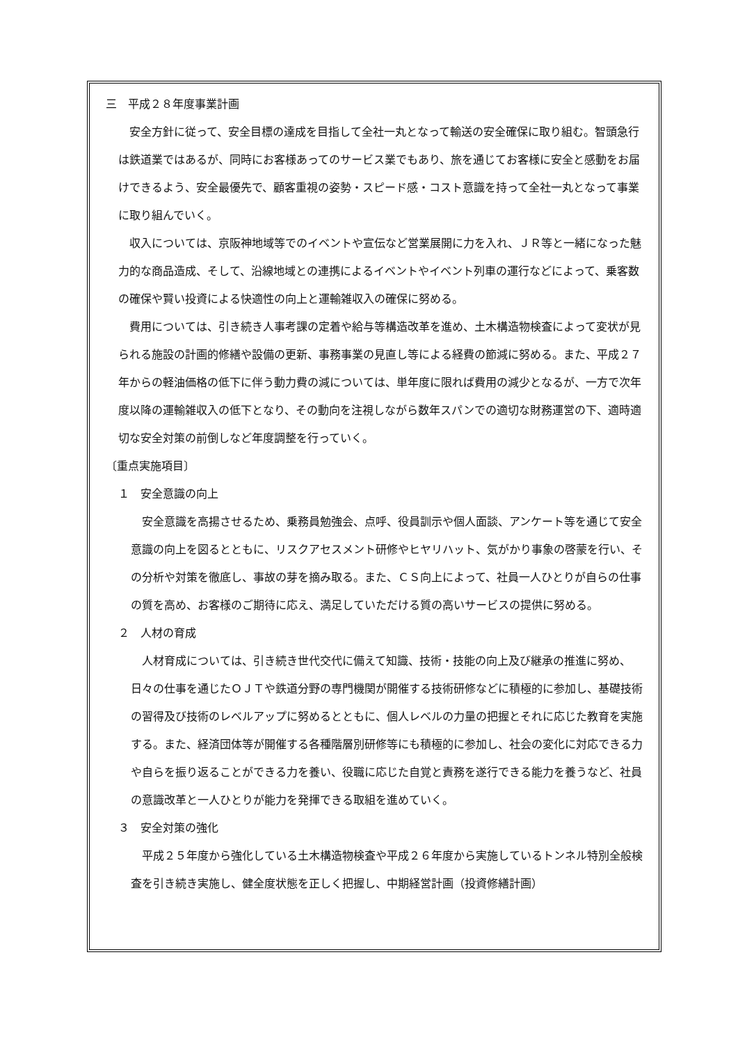三　平成２８年度事業計画
安全方針に従って、安全目標の達成を目指して全社一丸となって輸送の安全確保に取り組む。智頭急行は鉄道業ではあるが、同時にお客様あってのサービス業でもあり、旅を通じてお客様に安全と感動をお届けできるよう、安全最優先で、顧客重視の姿勢・スピード感・コスト意識を持って全社一丸となって事業に取り組んでいく。
収入については、京阪神地域等でのイベントや宣伝など営業展開に力を入れ、ＪＲ等と一緒になった魅力的な商品造成、そして、沿線地域との連携によるイベントやイベント列車の運行などによって、乗客数の確保や賢い投資による快適性の向上と運輸雑収入の確保に努める。
費用については、引き続き人事考課の定着や給与等構造改革を進め、土木構造物検査によって変状が見られる施設の計画的修繕や設備の更新、事務事業の見直し等による経費の節減に努める。また、平成２７年からの軽油価格の低下に伴う動力費の減については、単年度に限れば費用の減少となるが、一方で次年度以降の運輸雑収入の低下となり、その動向を注視しながら数年スパンでの適切な財務運営の下、適時適切な安全対策の前倒しなど年度調整を行っていく。
〔重点実施項目〕
１　安全意識の向上
安全意識を高揚させるため、乗務員勉強会、点呼、役員訓示や個人面談、アンケート等を通じて安全意識の向上を図るとともに、リスクアセスメント研修やヒヤリハット、気がかり事象の啓蒙を行い、その分析や対策を徹底し、事故の芽を摘み取る。また、ＣＳ向上によって、社員一人ひとりが自らの仕事の質を高め、お客様のご期待に応え、満足していただける質の高いサービスの提供に努める。
２　人材の育成
人材育成については、引き続き世代交代に備えて知識、技術・技能の向上及び継承の推進に努め、日々の仕事を通じたＯＪＴや鉄道分野の専門機関が開催する技術研修などに積極的に参加し、基礎技術の習得及び技術のレベルアップに努めるとともに、個人レベルの力量の把握とそれに応じた教育を実施する。また、経済団体等が開催する各種階層別研修等にも積極的に参加し、社会の変化に対応できる力や自らを振り返ることができる力を養い、役職に応じた自覚と責務を遂行できる能力を養うなど、社員の意識改革と一人ひとりが能力を発揮できる取組を進めていく。
３　安全対策の強化
平成２５年度から強化している土木構造物検査や平成２６年度から実施しているトンネル特別全般検査を引き続き実施し、健全度状態を正しく把握し、中期経営計画（投資修繕計画）